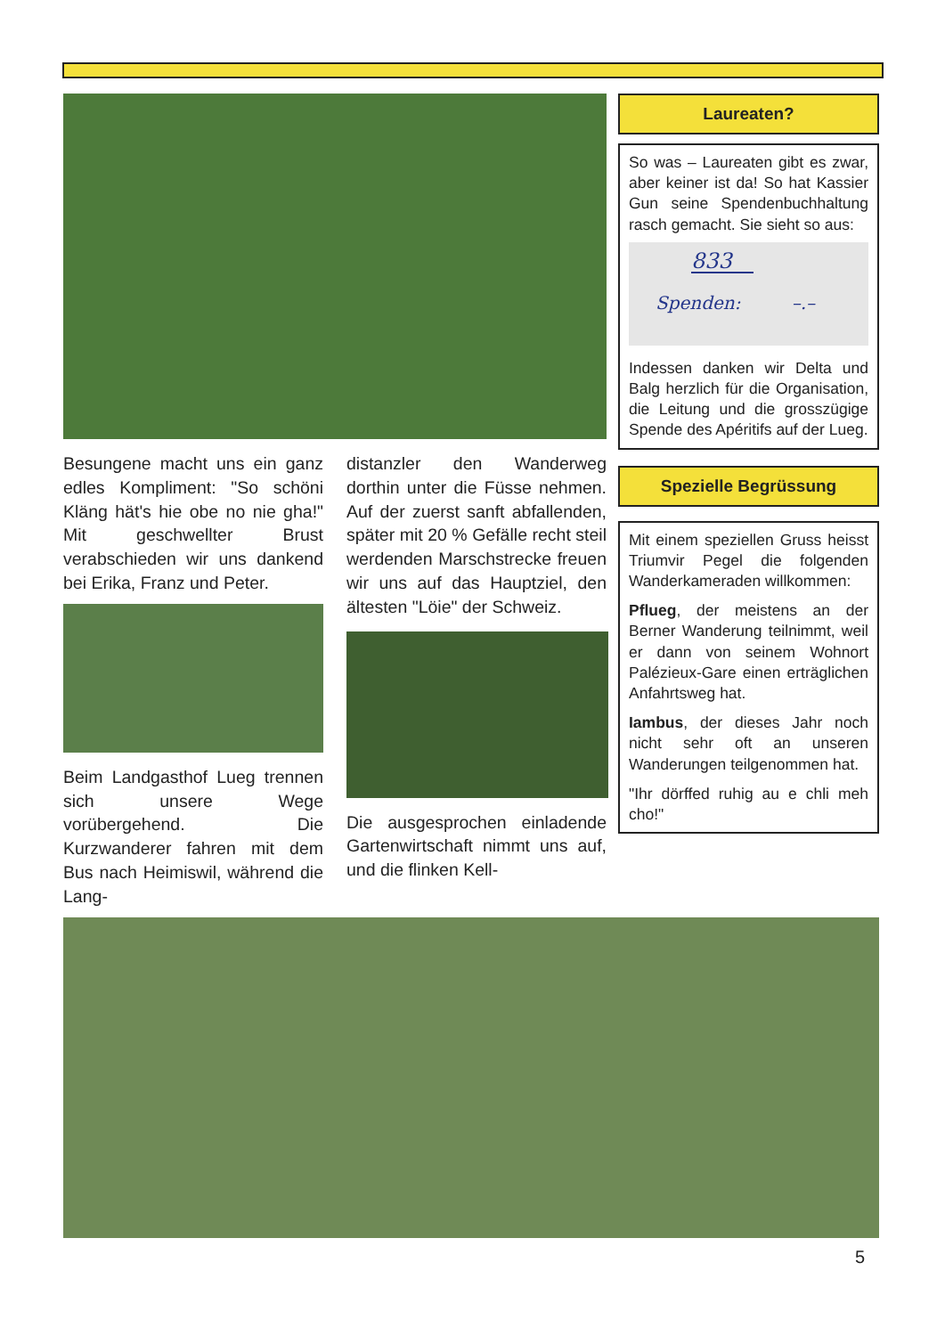Besungene macht uns ein ganz edles Kompliment: "So schöni Kläng hät's hie obe no nie gha!" Mit geschwellter Brust verabschieden wir uns dankend bei Erika, Franz und Peter.
Beim Landgasthof Lueg trennen sich unsere Wege vorübergehend. Die Kurzwanderer fahren mit dem Bus nach Heimiswil, während die Lang-
distanzler den Wanderweg dorthin unter die Füsse nehmen. Auf der zuerst sanft abfallenden, später mit 20 % Gefälle recht steil werdenden Marschstrecke freuen wir uns auf das Hauptziel, den ältesten "Löie" der Schweiz.
Die ausgesprochen einladende Gartenwirtschaft nimmt uns auf, und die flinken Kell-
Laureaten?
So was – Laureaten gibt es zwar, aber keiner ist da! So hat Kassier Gun seine Spendenbuchhaltung rasch gemacht. Sie sieht so aus:
833
Spenden: –.–
Indessen danken wir Delta und Balg herzlich für die Organisation, die Leitung und die grosszügige Spende des Apéritifs auf der Lueg.
Spezielle Begrüssung
Mit einem speziellen Gruss heisst Triumvir Pegel die folgenden Wanderkameraden willkommen:
Pflueg, der meistens an der Berner Wanderung teilnimmt, weil er dann von seinem Wohnort Palézieux-Gare einen erträglichen Anfahrtsweg hat.
Iambus, der dieses Jahr noch nicht sehr oft an unseren Wanderungen teilgenommen hat.
"Ihr dörffed ruhig au e chli meh cho!"
5